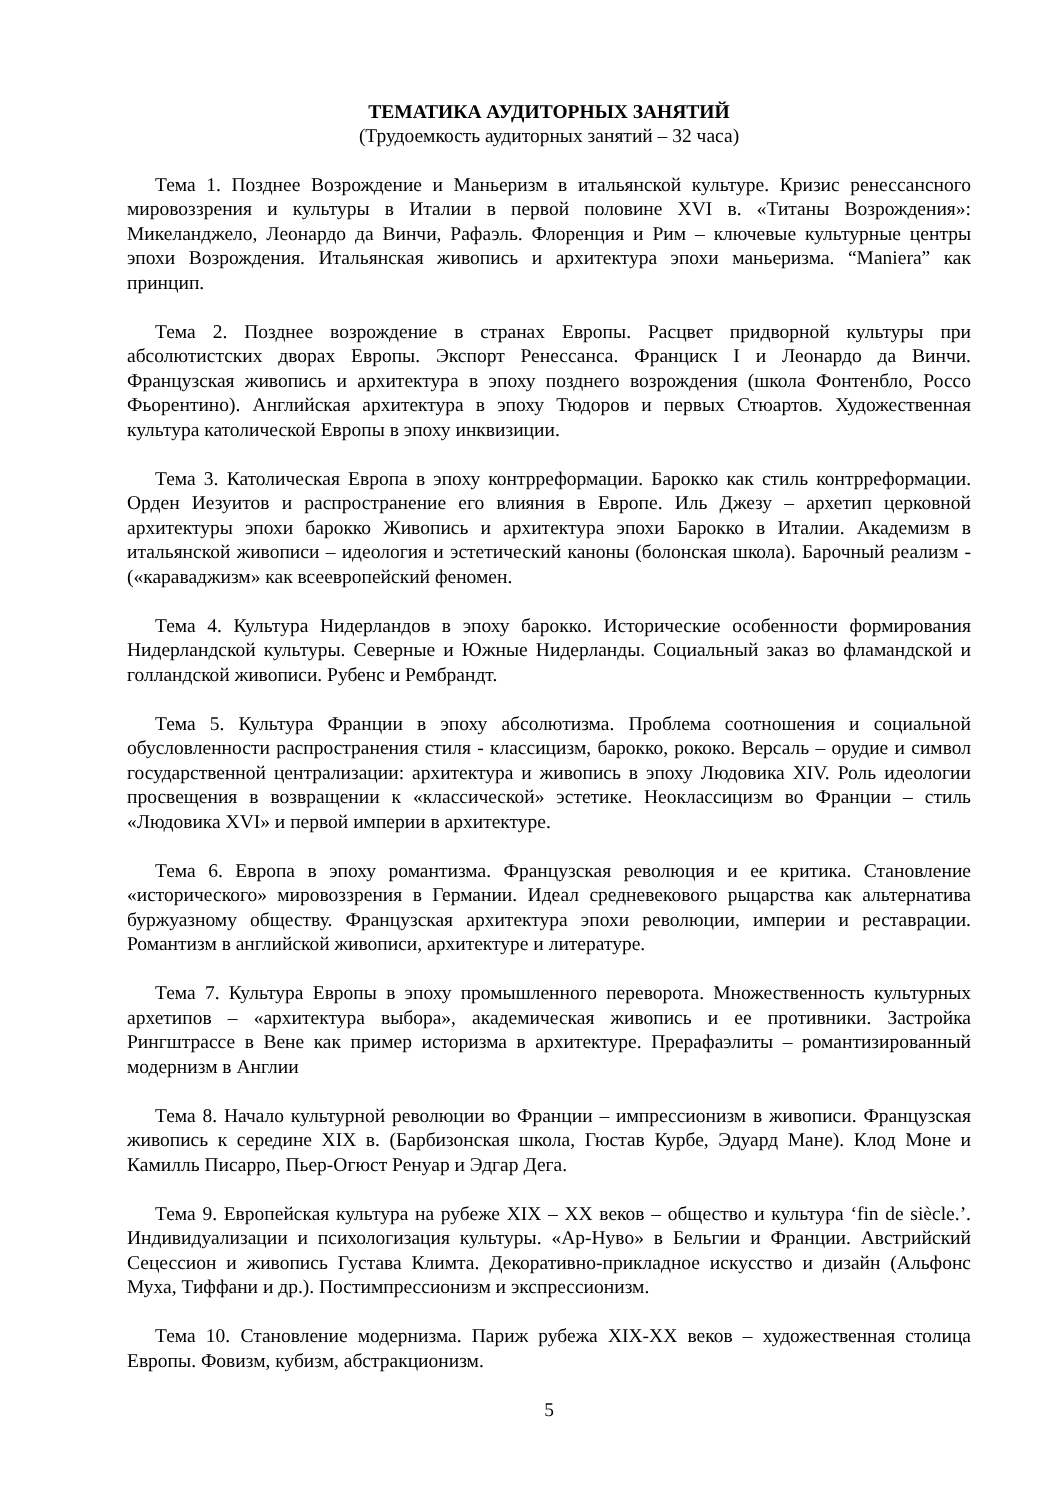ТЕМАТИКА АУДИТОРНЫХ ЗАНЯТИЙ
(Трудоемкость аудиторных занятий – 32 часа)
Тема 1. Позднее Возрождение и Маньеризм в итальянской культуре. Кризис ренессансного мировоззрения и культуры в Италии в первой половине XVI в. «Титаны Возрождения»: Микеланджело, Леонардо да Винчи, Рафаэль. Флоренция и Рим – ключевые культурные центры эпохи Возрождения. Итальянская живопись и архитектура эпохи маньеризма. “Maniera” как принцип.
Тема 2. Позднее возрождение в странах Европы. Расцвет придворной культуры при абсолютистских дворах Европы. Экспорт Ренессанса. Франциск I и Леонардо да Винчи. Французская живопись и архитектура в эпоху позднего возрождения (школа Фонтенбло, Россо Фьорентино). Английская архитектура в эпоху Тюдоров и первых Стюартов. Художественная культура католической Европы в эпоху инквизиции.
Тема 3. Католическая Европа в эпоху контрреформации. Барокко как стиль контрреформации. Орден Иезуитов и распространение его влияния в Европе. Иль Джезу – архетип церковной архитектуры эпохи барокко Живопись и архитектура эпохи Барокко в Италии. Академизм в итальянской живописи – идеология и эстетический каноны (болонская школа). Барочный реализм - («караваджизм» как всеевропейский феномен.
Тема 4. Культура Нидерландов в эпоху барокко. Исторические особенности формирования Нидерландской культуры. Северные и Южные Нидерланды. Социальный заказ во фламандской и голландской живописи. Рубенс и Рембрандт.
Тема 5. Культура Франции в эпоху абсолютизма. Проблема соотношения и социальной обусловленности распространения стиля - классицизм, барокко, рококо. Версаль – орудие и символ государственной централизации: архитектура и живопись в эпоху Людовика XIV. Роль идеологии просвещения в возвращении к «классической» эстетике. Неоклассицизм во Франции – стиль «Людовика XVI» и первой империи в архитектуре.
Тема 6. Европа в эпоху романтизма. Французская революция и ее критика. Становление «исторического» мировоззрения в Германии. Идеал средневекового рыцарства как альтернатива буржуазному обществу. Французская архитектура эпохи революции, империи и реставрации. Романтизм в английской живописи, архитектуре и литературе.
Тема 7. Культура Европы в эпоху промышленного переворота. Множественность культурных архетипов – «архитектура выбора», академическая живопись и ее противники. Застройка Рингштрассе в Вене как пример историзма в архитектуре. Прерафаэлиты – романтизированный модернизм в Англии
Тема 8. Начало культурной революции во Франции – импрессионизм в живописи. Французская живопись к середине XIX в. (Барбизонская школа, Гюстав Курбе, Эдуард Мане). Клод Моне и Камилль Писарро, Пьер-Огюст Ренуар и Эдгар Дега.
Тема 9. Европейская культура на рубеже XIX – XX веков – общество и культура ‘fin de siècle.’. Индивидуализации и психологизация культуры. «Ар-Нуво» в Бельгии и Франции. Австрийский Сецессион и живопись Густава Климта. Декоративно-прикладное искусство и дизайн (Альфонс Муха, Тиффани и др.). Постимпрессионизм и экспрессионизм.
Тема 10. Становление модернизма. Париж рубежа XIX-XX веков – художественная столица Европы. Фовизм, кубизм, абстракционизм.
5